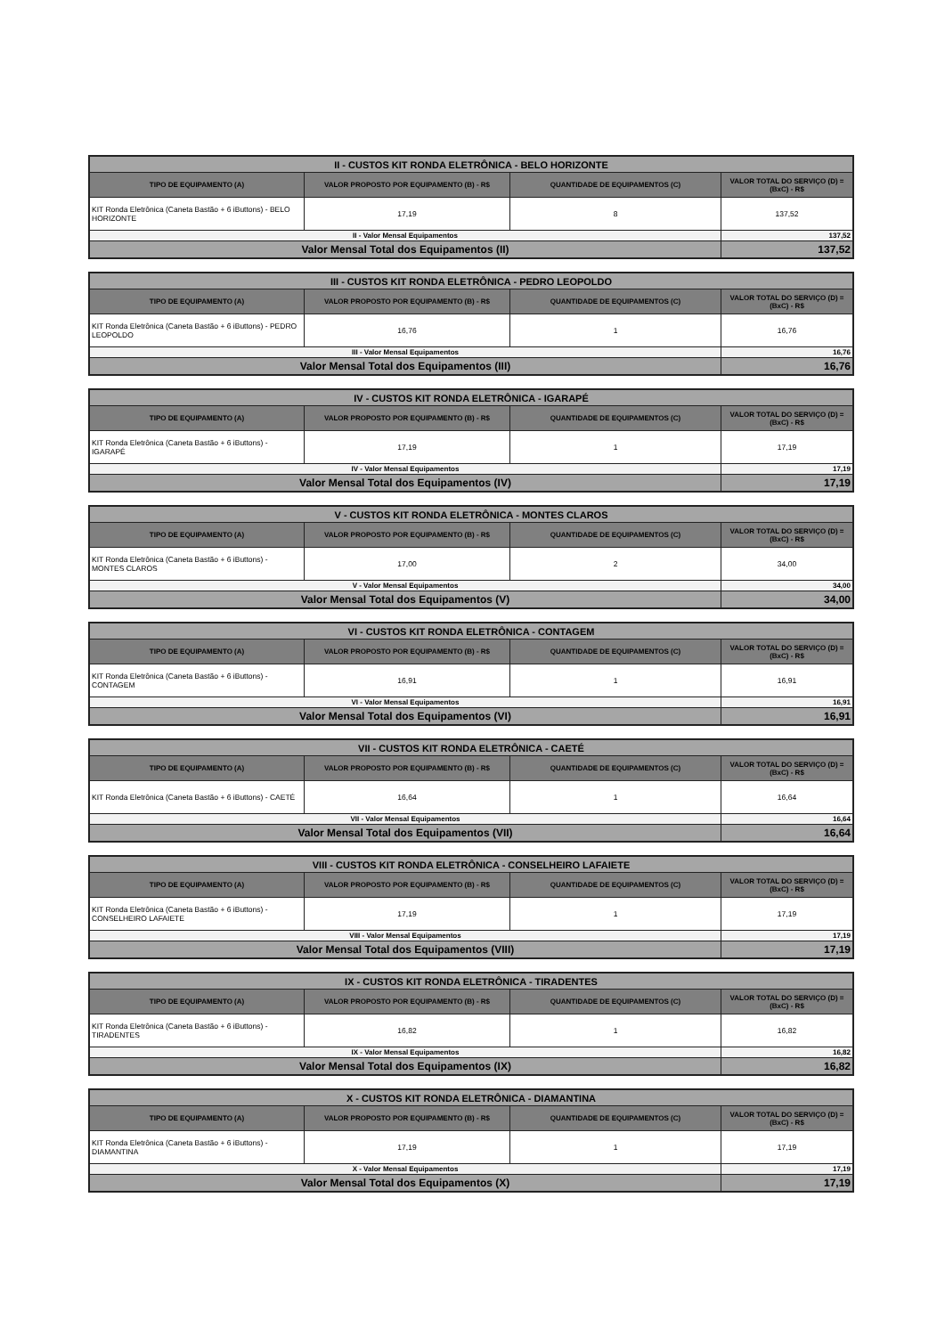| II - CUSTOS KIT RONDA ELETRÔNICA - BELO HORIZONTE | | | |
| TIPO DE EQUIPAMENTO (A) | VALOR PROPOSTO POR EQUIPAMENTO (B) - R$ | QUANTIDADE DE EQUIPAMENTOS (C) | VALOR TOTAL DO SERVIÇO (D) = (BxC) - R$ |
| KIT Ronda Eletrônica (Caneta Bastão + 6 iButtons) - BELO HORIZONTE | 17,19 | 8 | 137,52 |
| II - Valor Mensal Equipamentos | | | 137,52 |
| Valor Mensal Total dos Equipamentos (II) | | | 137,52 |
| III - CUSTOS KIT RONDA ELETRÔNICA - PEDRO LEOPOLDO | | | |
| TIPO DE EQUIPAMENTO (A) | VALOR PROPOSTO POR EQUIPAMENTO (B) - R$ | QUANTIDADE DE EQUIPAMENTOS (C) | VALOR TOTAL DO SERVIÇO (D) = (BxC) - R$ |
| KIT Ronda Eletrônica (Caneta Bastão + 6 iButtons) - PEDRO LEOPOLDO | 16,76 | 1 | 16,76 |
| III - Valor Mensal Equipamentos | | | 16,76 |
| Valor Mensal Total dos Equipamentos (III) | | | 16,76 |
| IV - CUSTOS KIT RONDA ELETRÔNICA - IGARAPÉ | | | |
| TIPO DE EQUIPAMENTO (A) | VALOR PROPOSTO POR EQUIPAMENTO (B) - R$ | QUANTIDADE DE EQUIPAMENTOS (C) | VALOR TOTAL DO SERVIÇO (D) = (BxC) - R$ |
| KIT Ronda Eletrônica (Caneta Bastão + 6 iButtons) - IGARAPÉ | 17,19 | 1 | 17,19 |
| IV - Valor Mensal Equipamentos | | | 17,19 |
| Valor Mensal Total dos Equipamentos (IV) | | | 17,19 |
| V - CUSTOS KIT RONDA ELETRÔNICA - MONTES CLAROS | | | |
| TIPO DE EQUIPAMENTO (A) | VALOR PROPOSTO POR EQUIPAMENTO (B) - R$ | QUANTIDADE DE EQUIPAMENTOS (C) | VALOR TOTAL DO SERVIÇO (D) = (BxC) - R$ |
| KIT Ronda Eletrônica (Caneta Bastão + 6 iButtons) - MONTES CLAROS | 17,00 | 2 | 34,00 |
| V - Valor Mensal Equipamentos | | | 34,00 |
| Valor Mensal Total dos Equipamentos (V) | | | 34,00 |
| VI - CUSTOS KIT RONDA ELETRÔNICA - CONTAGEM | | | |
| TIPO DE EQUIPAMENTO (A) | VALOR PROPOSTO POR EQUIPAMENTO (B) - R$ | QUANTIDADE DE EQUIPAMENTOS (C) | VALOR TOTAL DO SERVIÇO (D) = (BxC) - R$ |
| KIT Ronda Eletrônica (Caneta Bastão + 6 iButtons) - CONTAGEM | 16,91 | 1 | 16,91 |
| VI - Valor Mensal Equipamentos | | | 16,91 |
| Valor Mensal Total dos Equipamentos (VI) | | | 16,91 |
| VII - CUSTOS KIT RONDA ELETRÔNICA - CAETÉ | | | |
| TIPO DE EQUIPAMENTO (A) | VALOR PROPOSTO POR EQUIPAMENTO (B) - R$ | QUANTIDADE DE EQUIPAMENTOS (C) | VALOR TOTAL DO SERVIÇO (D) = (BxC) - R$ |
| KIT Ronda Eletrônica (Caneta Bastão + 6 iButtons) - CAETÉ | 16,64 | 1 | 16,64 |
| VII - Valor Mensal Equipamentos | | | 16,64 |
| Valor Mensal Total dos Equipamentos (VII) | | | 16,64 |
| VIII - CUSTOS KIT RONDA ELETRÔNICA - CONSELHEIRO LAFAIETE | | | |
| TIPO DE EQUIPAMENTO (A) | VALOR PROPOSTO POR EQUIPAMENTO (B) - R$ | QUANTIDADE DE EQUIPAMENTOS (C) | VALOR TOTAL DO SERVIÇO (D) = (BxC) - R$ |
| KIT Ronda Eletrônica (Caneta Bastão + 6 iButtons) - CONSELHEIRO LAFAIETE | 17,19 | 1 | 17,19 |
| VIII - Valor Mensal Equipamentos | | | 17,19 |
| Valor Mensal Total dos Equipamentos (VIII) | | | 17,19 |
| IX - CUSTOS KIT RONDA ELETRÔNICA - TIRADENTES | | | |
| TIPO DE EQUIPAMENTO (A) | VALOR PROPOSTO POR EQUIPAMENTO (B) - R$ | QUANTIDADE DE EQUIPAMENTOS (C) | VALOR TOTAL DO SERVIÇO (D) = (BxC) - R$ |
| KIT Ronda Eletrônica (Caneta Bastão + 6 iButtons) - TIRADENTES | 16,82 | 1 | 16,82 |
| IX - Valor Mensal Equipamentos | | | 16,82 |
| Valor Mensal Total dos Equipamentos (IX) | | | 16,82 |
| X - CUSTOS KIT RONDA ELETRÔNICA - DIAMANTINA | | | |
| TIPO DE EQUIPAMENTO (A) | VALOR PROPOSTO POR EQUIPAMENTO (B) - R$ | QUANTIDADE DE EQUIPAMENTOS (C) | VALOR TOTAL DO SERVIÇO (D) = (BxC) - R$ |
| KIT Ronda Eletrônica (Caneta Bastão + 6 iButtons) - DIAMANTINA | 17,19 | 1 | 17,19 |
| X - Valor Mensal Equipamentos | | | 17,19 |
| Valor Mensal Total dos Equipamentos (X) | | | 17,19 |